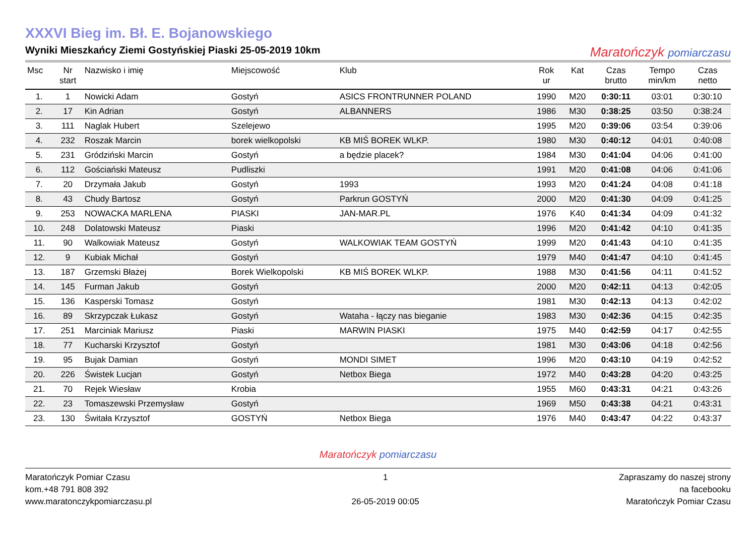XXXVI Bieg im. Bł. E. Bojanowskiego
Wyniki Mieszkańcy Ziemi Gostyńskiej Piaski 25-05-2019 10km
Maratończyk pomiarczasu
| Msc | Nr start | Nazwisko i imię | Miejscowość | Klub | Rok ur | Kat | Czas brutto | Tempo min/km | Czas netto |
| --- | --- | --- | --- | --- | --- | --- | --- | --- | --- |
| 1. | 1 | Nowicki Adam | Gostyń | ASICS FRONTRUNNER POLAND | 1990 | M20 | 0:30:11 | 03:01 | 0:30:10 |
| 2. | 17 | Kin Adrian | Gostyń | ALBANNERS | 1986 | M30 | 0:38:25 | 03:50 | 0:38:24 |
| 3. | 111 | Naglak Hubert | Szelejewo | | 1995 | M20 | 0:39:06 | 03:54 | 0:39:06 |
| 4. | 232 | Roszak Marcin | borek wielkopolski | KB MIŚ BOREK WLKP. | 1980 | M30 | 0:40:12 | 04:01 | 0:40:08 |
| 5. | 231 | Gródziński Marcin | Gostyń | a będzie placek? | 1984 | M30 | 0:41:04 | 04:06 | 0:41:00 |
| 6. | 112 | Gościański Mateusz | Pudliszki | | 1991 | M20 | 0:41:08 | 04:06 | 0:41:06 |
| 7. | 20 | Drzymała Jakub | Gostyń | 1993 | 1993 | M20 | 0:41:24 | 04:08 | 0:41:18 |
| 8. | 43 | Chudy Bartosz | Gostyń | Parkrun GOSTYŃ | 2000 | M20 | 0:41:30 | 04:09 | 0:41:25 |
| 9. | 253 | NOWACKA MARLENA | PIASKI | JAN-MAR.PL | 1976 | K40 | 0:41:34 | 04:09 | 0:41:32 |
| 10. | 248 | Dolatowski Mateusz | Piaski | | 1996 | M20 | 0:41:42 | 04:10 | 0:41:35 |
| 11. | 90 | Walkowiak Mateusz | Gostyń | WALKOWIAK TEAM GOSTYŃ | 1999 | M20 | 0:41:43 | 04:10 | 0:41:35 |
| 12. | 9 | Kubiak Michał | Gostyń | | 1979 | M40 | 0:41:47 | 04:10 | 0:41:45 |
| 13. | 187 | Grzemski Błażej | Borek Wielkopolski | KB MIŚ BOREK WLKP. | 1988 | M30 | 0:41:56 | 04:11 | 0:41:52 |
| 14. | 145 | Furman Jakub | Gostyń | | 2000 | M20 | 0:42:11 | 04:13 | 0:42:05 |
| 15. | 136 | Kasperski Tomasz | Gostyń | | 1981 | M30 | 0:42:13 | 04:13 | 0:42:02 |
| 16. | 89 | Skrzypczak Łukasz | Gostyń | Wataha - łączy nas bieganie | 1983 | M30 | 0:42:36 | 04:15 | 0:42:35 |
| 17. | 251 | Marciniak Mariusz | Piaski | MARWIN PIASKI | 1975 | M40 | 0:42:59 | 04:17 | 0:42:55 |
| 18. | 77 | Kucharski Krzysztof | Gostyń | | 1981 | M30 | 0:43:06 | 04:18 | 0:42:56 |
| 19. | 95 | Bujak Damian | Gostyń | MONDI SIMET | 1996 | M20 | 0:43:10 | 04:19 | 0:42:52 |
| 20. | 226 | Świstek Lucjan | Gostyń | Netbox Biega | 1972 | M40 | 0:43:28 | 04:20 | 0:43:25 |
| 21. | 70 | Rejek Wiesław | Krobia | | 1955 | M60 | 0:43:31 | 04:21 | 0:43:26 |
| 22. | 23 | Tomaszewski Przemysław | Gostyń | | 1969 | M50 | 0:43:38 | 04:21 | 0:43:31 |
| 23. | 130 | Świtała Krzysztof | GOSTYŃ | Netbox Biega | 1976 | M40 | 0:43:47 | 04:22 | 0:43:37 |
Maratończyk pomiarczasu
Maratończyk Pomiar Czasu
kom.+48 791 808 392
www.maratonczykpomiarczasu.pl
1
26-05-2019 00:05
Zapraszamy do naszej strony
na facebooku
Maratończyk Pomiar Czasu